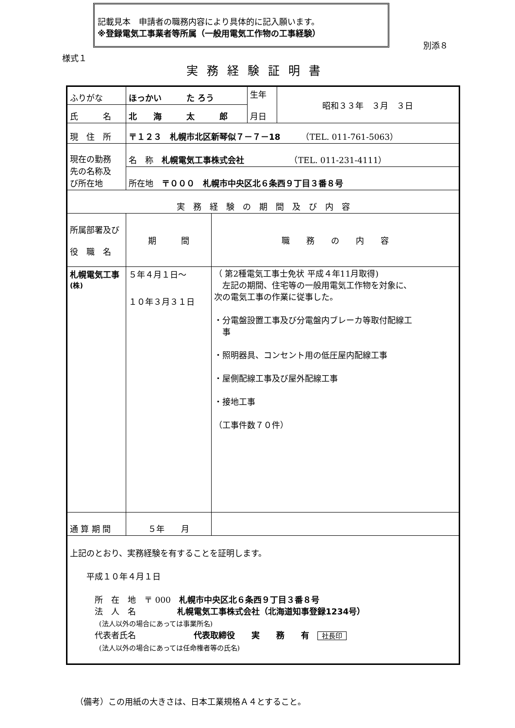記載見本　申請者の職務内容により具体的に記入願います。
※登録電気工事業者等所属（一般用電気工作物の工事経験）
別添８
様式１
実務経験証明書
| ふりがな | ほっかい た ろう | | 生年 月日 | 昭和３３年 ３月 ３日 |
| 氏 名 | 北 海 太 郎 | | | |
| 現 住 所 | 〒１２３ 札幌市北区新琴似７－７－18 （TEL. 011-761-5063） | | | |
| 現在の勤務 先の名称及 び所在地 | 名 称 札幌電気工事株式会社 （TEL. 011-231-4111） | | | |
| | 所在地 〒０００ 札幌市中央区北６条西９丁目３番８号 | | | |
| 実 務 経 験 の 期 間 及 び 内 容 | | | | |
| 所属部署及び 役 職 名 | 期 間 | 職 務 の 内 容 | | |
| 札幌電気工事 (株) | ５年４月１日～ １０年３月３１日 | （ 第2種電気工事士免状 平成４年11月取得) 左記の期間、住宅等の一般用電気工作物を対象に、 次の電気工事の作業に従事した。 ・分電盤設置工事及び分電盤内ブレーカ等取付配線工 事 ・照明器具、コンセント用の低圧屋内配線工事 ・屋側配線工事及び屋外配線工事 ・接地工事 （工事件数７０件） | | |
| 通 算 期 間 | ５年 月 | | | |
| 上記のとおり、実務経験を有することを証明します。 平成１０年４月１日 所 在 地 〒 000 札幌市中央区北６条西９丁目３番８号 法 人 名 札幌電気工事株式会社（北海道知事登録1234号） (法人以外の場合にあっては事業所名) 代表者氏名 代表取締役 実 務 有 社長印 (法人以外の場合にあっては任命権者等の氏名) | | | | |
（備考）この用紙の大きさは、日本工業規格Ａ４とすること。